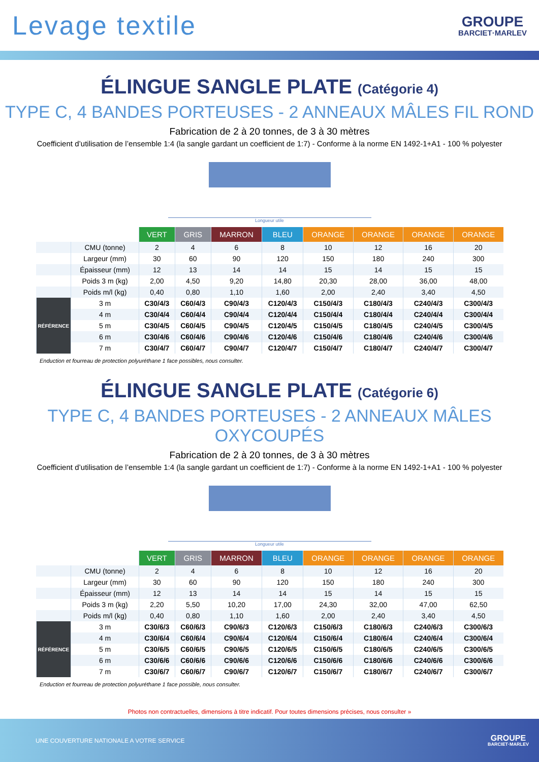Levage textile
GROUPE
BARCIET·MARLEV
ÉLINGUE SANGLE PLATE (Catégorie 4)
TYPE C, 4 BANDES PORTEUSES - 2 ANNEAUX MÂLES FIL ROND
Fabrication de 2 à 20 tonnes, de 3 à 30 mètres
Coefficient d’utilisation de l’ensemble 1:4 (la sangle gardant un coefficient de 1:7) - Conforme à la norme EN 1492-1+A1 - 100 % polyester
Longueur utile
| | | VERT | GRIS | MARRON | BLEU | ORANGE | ORANGE | ORANGE | ORANGE |
| | CMU (tonne) | 2 | 4 | 6 | 8 | 10 | 12 | 16 | 20 |
| | Largeur (mm) | 30 | 60 | 90 | 120 | 150 | 180 | 240 | 300 |
| | Épaisseur (mm) | 12 | 13 | 14 | 14 | 15 | 14 | 15 | 15 |
| | Poids 3 m (kg) | 2,00 | 4,50 | 9,20 | 14,80 | 20,30 | 28,00 | 36,00 | 48,00 |
| | Poids m/l (kg) | 0,40 | 0,80 | 1,10 | 1,60 | 2,00 | 2,40 | 3,40 | 4,50 |
| RÉFÉRENCE | 3 m | C30/4/3 | C60/4/3 | C90/4/3 | C120/4/3 | C150/4/3 | C180/4/3 | C240/4/3 | C300/4/3 |
| | 4 m | C30/4/4 | C60/4/4 | C90/4/4 | C120/4/4 | C150/4/4 | C180/4/4 | C240/4/4 | C300/4/4 |
| | 5 m | C30/4/5 | C60/4/5 | C90/4/5 | C120/4/5 | C150/4/5 | C180/4/5 | C240/4/5 | C300/4/5 |
| | 6 m | C30/4/6 | C60/4/6 | C90/4/6 | C120/4/6 | C150/4/6 | C180/4/6 | C240/4/6 | C300/4/6 |
| | 7 m | C30/4/7 | C60/4/7 | C90/4/7 | C120/4/7 | C150/4/7 | C180/4/7 | C240/4/7 | C300/4/7 |
Enduction et fourreau de protection polyuréthane 1 face possibles, nous consulter.
ÉLINGUE SANGLE PLATE (Catégorie 6)
TYPE C, 4 BANDES PORTEUSES - 2 ANNEAUX MÂLES OXYCOUPÉS
Fabrication de 2 à 20 tonnes, de 3 à 30 mètres
Coefficient d’utilisation de l’ensemble 1:4 (la sangle gardant un coefficient de 1:7) - Conforme à la norme EN 1492-1+A1 - 100 % polyester
Longueur utile
| | | VERT | GRIS | MARRON | BLEU | ORANGE | ORANGE | ORANGE | ORANGE |
| | CMU (tonne) | 2 | 4 | 6 | 8 | 10 | 12 | 16 | 20 |
| | Largeur (mm) | 30 | 60 | 90 | 120 | 150 | 180 | 240 | 300 |
| | Épaisseur (mm) | 12 | 13 | 14 | 14 | 15 | 14 | 15 | 15 |
| | Poids 3 m (kg) | 2,20 | 5,50 | 10,20 | 17,00 | 24,30 | 32,00 | 47,00 | 62,50 |
| | Poids m/l (kg) | 0,40 | 0,80 | 1,10 | 1,60 | 2,00 | 2,40 | 3,40 | 4,50 |
| RÉFÉRENCE | 3 m | C30/6/3 | C60/6/3 | C90/6/3 | C120/6/3 | C150/6/3 | C180/6/3 | C240/6/3 | C300/6/3 |
| | 4 m | C30/6/4 | C60/6/4 | C90/6/4 | C120/6/4 | C150/6/4 | C180/6/4 | C240/6/4 | C300/6/4 |
| | 5 m | C30/6/5 | C60/6/5 | C90/6/5 | C120/6/5 | C150/6/5 | C180/6/5 | C240/6/5 | C300/6/5 |
| | 6 m | C30/6/6 | C60/6/6 | C90/6/6 | C120/6/6 | C150/6/6 | C180/6/6 | C240/6/6 | C300/6/6 |
| | 7 m | C30/6/7 | C60/6/7 | C90/6/7 | C120/6/7 | C150/6/7 | C180/6/7 | C240/6/7 | C300/6/7 |
Enduction et fourreau de protection polyuréthane 1 face possible, nous consulter.
Photos non contractuelles, dimensions à titre indicatif. Pour toutes dimensions précises, nous consulter »
UNE COUVERTURE NATIONALE A VOTRE SERVICE
GROUPE
BARCIET·MARLEV